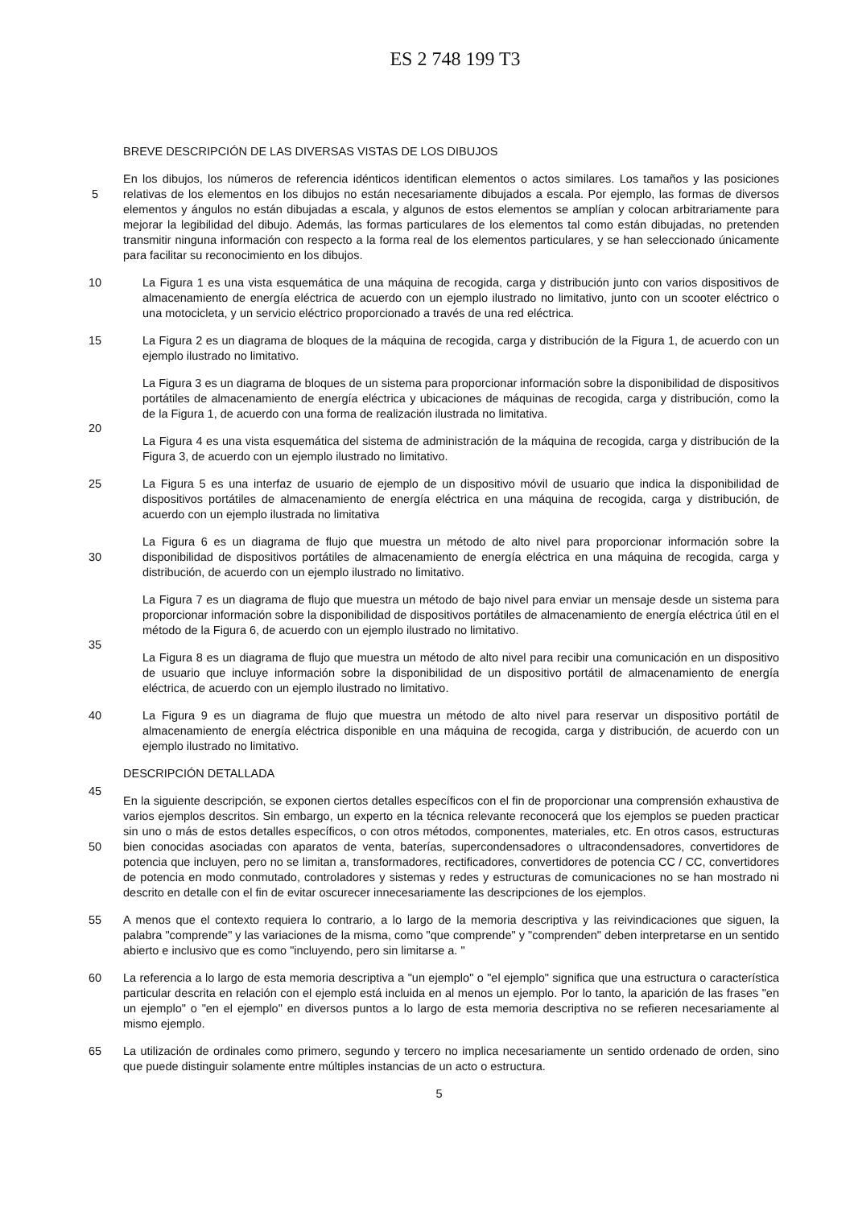ES 2 748 199 T3
BREVE DESCRIPCIÓN DE LAS DIVERSAS VISTAS DE LOS DIBUJOS
En los dibujos, los números de referencia idénticos identifican elementos o actos similares. Los tamaños y las posiciones relativas de los elementos en los dibujos no están necesariamente dibujados a escala. Por ejemplo, las 5 formas de diversos elementos y ángulos no están dibujadas a escala, y algunos de estos elementos se amplían y colocan arbitrariamente para mejorar la legibilidad del dibujo. Además, las formas particulares de los elementos tal como están dibujadas, no pretenden transmitir ninguna información con respecto a la forma real de los elementos particulares, y se han seleccionado únicamente para facilitar su reconocimiento en los dibujos.
10 La Figura 1 es una vista esquemática de una máquina de recogida, carga y distribución junto con varios dispositivos de almacenamiento de energía eléctrica de acuerdo con un ejemplo ilustrado no limitativo, junto con un scooter eléctrico o una motocicleta, y un servicio eléctrico proporcionado a través de una red eléctrica.
La Figura 2 es un diagrama de bloques de la máquina de recogida, carga y distribución de la Figura 1, de 15 acuerdo con un ejemplo ilustrado no limitativo.
La Figura 3 es un diagrama de bloques de un sistema para proporcionar información sobre la disponibilidad de dispositivos portátiles de almacenamiento de energía eléctrica y ubicaciones de máquinas de recogida, carga y distribución, como la de la Figura 1, de acuerdo con una forma de realización ilustrada no limitativa.
20
La Figura 4 es una vista esquemática del sistema de administración de la máquina de recogida, carga y distribución de la Figura 3, de acuerdo con un ejemplo ilustrado no limitativo.
La Figura 5 es una interfaz de usuario de ejemplo de un dispositivo móvil de usuario que indica la disponibilidad 25 de dispositivos portátiles de almacenamiento de energía eléctrica en una máquina de recogida, carga y distribución, de acuerdo con un ejemplo ilustrada no limitativa
La Figura 6 es un diagrama de flujo que muestra un método de alto nivel para proporcionar información sobre la disponibilidad de dispositivos portátiles de almacenamiento de energía eléctrica en una máquina de recogida, 30 carga y distribución, de acuerdo con un ejemplo ilustrado no limitativo.
La Figura 7 es un diagrama de flujo que muestra un método de bajo nivel para enviar un mensaje desde un sistema para proporcionar información sobre la disponibilidad de dispositivos portátiles de almacenamiento de energía eléctrica útil en el método de la Figura 6, de acuerdo con un ejemplo ilustrado no limitativo.
35
La Figura 8 es un diagrama de flujo que muestra un método de alto nivel para recibir una comunicación en un dispositivo de usuario que incluye información sobre la disponibilidad de un dispositivo portátil de almacenamiento de energía eléctrica, de acuerdo con un ejemplo ilustrado no limitativo.
40 La Figura 9 es un diagrama de flujo que muestra un método de alto nivel para reservar un dispositivo portátil de almacenamiento de energía eléctrica disponible en una máquina de recogida, carga y distribución, de acuerdo con un ejemplo ilustrado no limitativo.
DESCRIPCIÓN DETALLADA
45
En la siguiente descripción, se exponen ciertos detalles específicos con el fin de proporcionar una comprensión exhaustiva de varios ejemplos descritos. Sin embargo, un experto en la técnica relevante reconocerá que los ejemplos se pueden practicar sin uno o más de estos detalles específicos, o con otros métodos, componentes, materiales, etc. En otros casos, estructuras bien conocidas asociadas con aparatos de venta, baterías, 50 supercondensadores o ultracondensadores, convertidores de potencia que incluyen, pero no se limitan a, transformadores, rectificadores, convertidores de potencia CC / CC, convertidores de potencia en modo conmutado, controladores y sistemas y redes y estructuras de comunicaciones no se han mostrado ni descrito en detalle con el fin de evitar oscurecer innecesariamente las descripciones de los ejemplos.
55 A menos que el contexto requiera lo contrario, a lo largo de la memoria descriptiva y las reivindicaciones que siguen, la palabra "comprende" y las variaciones de la misma, como "que comprende" y "comprenden" deben interpretarse en un sentido abierto e inclusivo que es como "incluyendo, pero sin limitarse a. "
La referencia a lo largo de esta memoria descriptiva a "un ejemplo" o "el ejemplo" significa que una estructura o 60 característica particular descrita en relación con el ejemplo está incluida en al menos un ejemplo. Por lo tanto, la aparición de las frases "en un ejemplo" o "en el ejemplo" en diversos puntos a lo largo de esta memoria descriptiva no se refieren necesariamente al mismo ejemplo.
La utilización de ordinales como primero, segundo y tercero no implica necesariamente un sentido ordenado de 65 orden, sino que puede distinguir solamente entre múltiples instancias de un acto o estructura.
5